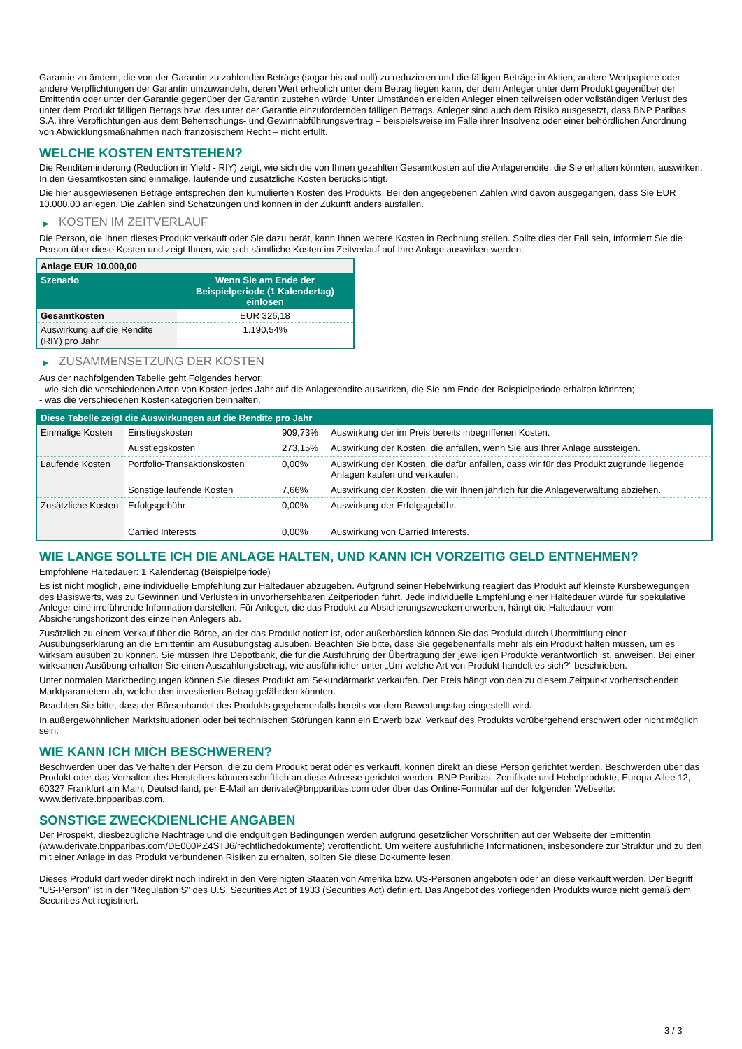Garantie zu ändern, die von der Garantin zu zahlenden Beträge (sogar bis auf null) zu reduzieren und die fälligen Beträge in Aktien, andere Wertpapiere oder andere Verpflichtungen der Garantin umzuwandeln, deren Wert erheblich unter dem Betrag liegen kann, der dem Anleger unter dem Produkt gegenüber der Emittentin oder unter der Garantie gegenüber der Garantin zustehen würde. Unter Umständen erleiden Anleger einen teilweisen oder vollständigen Verlust des unter dem Produkt fälligen Betrags bzw. des unter der Garantie einzufordernden fälligen Betrags. Anleger sind auch dem Risiko ausgesetzt, dass BNP Paribas S.A. ihre Verpflichtungen aus dem Beherrschungs- und Gewinnabführungsvertrag – beispielsweise im Falle ihrer Insolvenz oder einer behördlichen Anordnung von Abwicklungsmaßnahmen nach französischem Recht – nicht erfüllt.
WELCHE KOSTEN ENTSTEHEN?
Die Renditeminderung (Reduction in Yield - RIY) zeigt, wie sich die von Ihnen gezahlten Gesamtkosten auf die Anlagerendite, die Sie erhalten könnten, auswirken. In den Gesamtkosten sind einmalige, laufende und zusätzliche Kosten berücksichtigt.
Die hier ausgewiesenen Beträge entsprechen den kumulierten Kosten des Produkts. Bei den angegebenen Zahlen wird davon ausgegangen, dass Sie EUR 10.000,00 anlegen. Die Zahlen sind Schätzungen und können in der Zukunft anders ausfallen.
▶ KOSTEN IM ZEITVERLAUF
Die Person, die Ihnen dieses Produkt verkauft oder Sie dazu berät, kann Ihnen weitere Kosten in Rechnung stellen. Sollte dies der Fall sein, informiert Sie die Person über diese Kosten und zeigt Ihnen, wie sich sämtliche Kosten im Zeitverlauf auf Ihre Anlage auswirken werden.
| Anlage EUR 10.000,00 | |
| --- | --- |
| Szenario | Wenn Sie am Ende der Beispielperiode (1 Kalendertag) einlösen |
| Gesamtkosten | EUR 326,18 |
| Auswirkung auf die Rendite (RIY) pro Jahr | 1.190,54% |
▶ ZUSAMMENSETZUNG DER KOSTEN
Aus der nachfolgenden Tabelle geht Folgendes hervor:
- wie sich die verschiedenen Arten von Kosten jedes Jahr auf die Anlagerendite auswirken, die Sie am Ende der Beispielperiode erhalten könnten;
- was die verschiedenen Kostenkategorien beinhalten.
| Diese Tabelle zeigt die Auswirkungen auf die Rendite pro Jahr | | | |
| Einmalige Kosten | Einstiegskosten | 909,73% | Auswirkung der im Preis bereits inbegriffenen Kosten. |
| | Ausstiegskosten | 273,15% | Auswirkung der Kosten, die anfallen, wenn Sie aus Ihrer Anlage aussteigen. |
| Laufende Kosten | Portfolio-Transaktionskosten | 0,00% | Auswirkung der Kosten, die dafür anfallen, dass wir für das Produkt zugrunde liegende Anlagen kaufen und verkaufen. |
| | Sonstige laufende Kosten | 7,66% | Auswirkung der Kosten, die wir Ihnen jährlich für die Anlageverwaltung abziehen. |
| Zusätzliche Kosten | Erfolgsgebühr | 0,00% | Auswirkung der Erfolgsgebühr. |
| | Carried Interests | 0,00% | Auswirkung von Carried Interests. |
WIE LANGE SOLLTE ICH DIE ANLAGE HALTEN, UND KANN ICH VORZEITIG GELD ENTNEHMEN?
Empfohlene Haltedauer: 1 Kalendertag (Beispielperiode)
Es ist nicht möglich, eine individuelle Empfehlung zur Haltedauer abzugeben. Aufgrund seiner Hebelwirkung reagiert das Produkt auf kleinste Kursbewegungen des Basiswerts, was zu Gewinnen und Verlusten in unvorhersehbaren Zeitperioden führt. Jede individuelle Empfehlung einer Haltedauer würde für spekulative Anleger eine irreführende Information darstellen. Für Anleger, die das Produkt zu Absicherungszwecken erwerben, hängt die Haltedauer vom Absicherungshorizont des einzelnen Anlegers ab.
Zusätzlich zu einem Verkauf über die Börse, an der das Produkt notiert ist, oder außerbörslich können Sie das Produkt durch Übermittlung einer Ausübungserklärung an die Emittentin am Ausübungstag ausüben. Beachten Sie bitte, dass Sie gegebenenfalls mehr als ein Produkt halten müssen, um es wirksam ausüben zu können. Sie müssen Ihre Depotbank, die für die Ausführung der Übertragung der jeweiligen Produkte verantwortlich ist, anweisen. Bei einer wirksamen Ausübung erhalten Sie einen Auszahlungsbetrag, wie ausführlicher unter „Um welche Art von Produkt handelt es sich?“ beschrieben.
Unter normalen Marktbedingungen können Sie dieses Produkt am Sekundärmarkt verkaufen. Der Preis hängt von den zu diesem Zeitpunkt vorherrschenden Marktparametern ab, welche den investierten Betrag gefährden könnten.
Beachten Sie bitte, dass der Börsenhandel des Produkts gegebenenfalls bereits vor dem Bewertungstag eingestellt wird.
In außergewöhnlichen Marktsituationen oder bei technischen Störungen kann ein Erwerb bzw. Verkauf des Produkts vorübergehend erschwert oder nicht möglich sein.
WIE KANN ICH MICH BESCHWEREN?
Beschwerden über das Verhalten der Person, die zu dem Produkt berät oder es verkauft, können direkt an diese Person gerichtet werden. Beschwerden über das Produkt oder das Verhalten des Herstellers können schriftlich an diese Adresse gerichtet werden: BNP Paribas, Zertifikate und Hebelprodukte, Europa-Allee 12, 60327 Frankfurt am Main, Deutschland, per E-Mail an derivate@bnpparibas.com oder über das Online-Formular auf der folgenden Webseite: www.derivate.bnpparibas.com.
SONSTIGE ZWECKDIENLICHE ANGABEN
Der Prospekt, diesbezügliche Nachträge und die endgültigen Bedingungen werden aufgrund gesetzlicher Vorschriften auf der Webseite der Emittentin (www.derivate.bnpparibas.com/DE000PZ4STJ6/rechtlichedokumente) veröffentlicht. Um weitere ausführliche Informationen, insbesondere zur Struktur und zu den mit einer Anlage in das Produkt verbundenen Risiken zu erhalten, sollten Sie diese Dokumente lesen.
Dieses Produkt darf weder direkt noch indirekt in den Vereinigten Staaten von Amerika bzw. US-Personen angeboten oder an diese verkauft werden. Der Begriff "US-Person" ist in der "Regulation S" des U.S. Securities Act of 1933 (Securities Act) definiert. Das Angebot des vorliegenden Produkts wurde nicht gemäß dem Securities Act registriert.
3 / 3